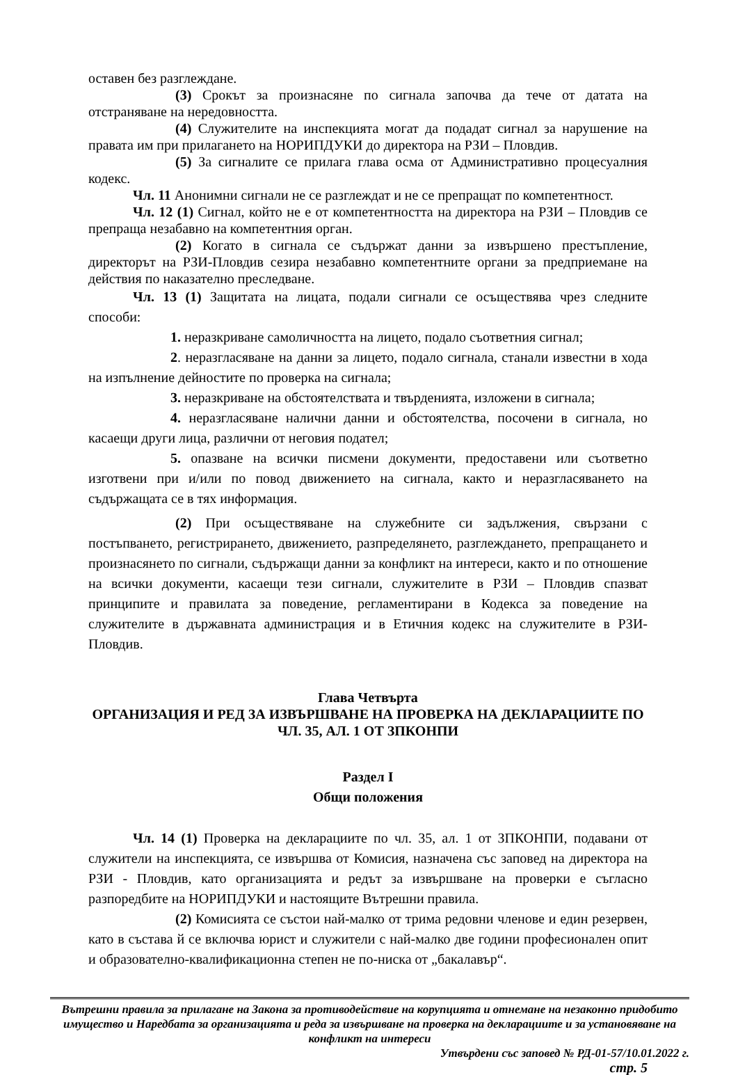оставен без разглеждане.
(3) Срокът за произнасяне по сигнала започва да тече от датата на отстраняване на нередовността.
(4) Служителите на инспекцията могат да подадат сигнал за нарушение на правата им при прилагането на НОРИПДУКИ до директора на РЗИ – Пловдив.
(5) За сигналите се прилага глава осма от Административно процесуалния кодекс.
Чл. 11 Анонимни сигнали не се разглеждат и не се препращат по компетентност.
Чл. 12 (1) Сигнал, който не е от компетентността на директора на РЗИ – Пловдив се препраща незабавно на компетентния орган.
(2) Когато в сигнала се съдържат данни за извършено престъпление, директорът на РЗИ-Пловдив сезира незабавно компетентните органи за предприемане на действия по наказателно преследване.
Чл. 13 (1) Защитата на лицата, подали сигнали се осъществява чрез следните способи:
1. неразкриване самоличността на лицето, подало съответния сигнал;
2. неразгласяване на данни за лицето, подало сигнала, станали известни в хода на изпълнение дейностите по проверка на сигнала;
3. неразкриване на обстоятелствата и твърденията, изложени в сигнала;
4. неразгласяване налични данни и обстоятелства, посочени в сигнала, но касаещи други лица, различни от неговия подател;
5. опазване на всички писмени документи, предоставени или съответно изготвени при и/или по повод движението на сигнала, както и неразгласяването на съдържащата се в тях информация.
(2) При осъществяване на служебните си задължения, свързани с постъпването, регистрирането, движението, разпределянето, разглеждането, препращането и произнасянето по сигнали, съдържащи данни за конфликт на интереси, както и по отношение на всички документи, касаещи тези сигнали, служителите в РЗИ – Пловдив спазват принципите и правилата за поведение, регламентирани в Кодекса за поведение на служителите в държавната администрация и в Етичния кодекс на служителите в РЗИ-Пловдив.
Глава Четвърта
ОРГАНИЗАЦИЯ И РЕД ЗА ИЗВЪРШВАНЕ НА ПРОВЕРКА НА ДЕКЛАРАЦИИТЕ ПО ЧЛ. 35, АЛ. 1 ОТ ЗПКОНПИ
Раздел I
Общи положения
Чл. 14 (1) Проверка на декларациите по чл. 35, ал. 1 от ЗПКОНПИ, подавани от служители на инспекцията, се извършва от Комисия, назначена със заповед на директора на РЗИ - Пловдив, като организацията и редът за извършване на проверки е съгласно разпоредбите на НОРИПДУКИ и настоящите Вътрешни правила.
(2) Комисията се състои най-малко от трима редовни членове и един резервен, като в състава й се включва юрист и служители с най-малко две години професионален опит и образователно-квалификационна степен не по-ниска от „бакалавър“.
Вътрешни правила за прилагане на Закона за противодействие на корупцията и отнемане на незаконно придобито имущество и Наредбата за организацията и реда за извършване на проверка на декларациите и за установяване на конфликт на интереси
Утвърдени със заповед № РД-01-57/10.01.2022 г.
стр. 5